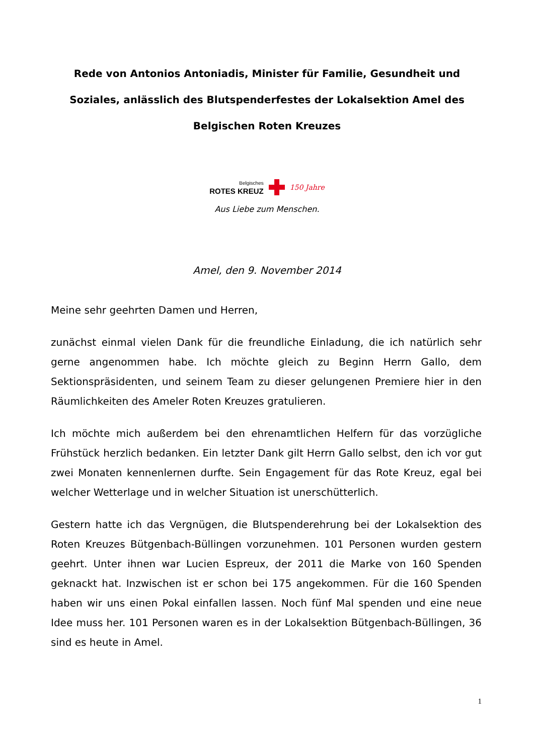Rede von Antonios Antoniadis, Minister für Familie, Gesundheit und Soziales, anlässlich des Blutspenderfestes der Lokalsektion Amel des Belgischen Roten Kreuzes
Belgisches
ROTES KREUZ
150 Jahre
Aus Liebe zum Menschen.
Amel, den 9. November 2014
Meine sehr geehrten Damen und Herren,
zunächst einmal vielen Dank für die freundliche Einladung, die ich natürlich sehr gerne angenommen habe. Ich möchte gleich zu Beginn Herrn Gallo, dem Sektionspräsidenten, und seinem Team zu dieser gelungenen Premiere hier in den Räumlichkeiten des Ameler Roten Kreuzes gratulieren.
Ich möchte mich außerdem bei den ehrenamtlichen Helfern für das vorzügliche Frühstück herzlich bedanken. Ein letzter Dank gilt Herrn Gallo selbst, den ich vor gut zwei Monaten kennenlernen durfte. Sein Engagement für das Rote Kreuz, egal bei welcher Wetterlage und in welcher Situation ist unerschütterlich.
Gestern hatte ich das Vergnügen, die Blutspenderehrung bei der Lokalsektion des Roten Kreuzes Bütgenbach-Büllingen vorzunehmen. 101 Personen wurden gestern geehrt. Unter ihnen war Lucien Espreux, der 2011 die Marke von 160 Spenden geknackt hat. Inzwischen ist er schon bei 175 angekommen. Für die 160 Spenden haben wir uns einen Pokal einfallen lassen. Noch fünf Mal spenden und eine neue Idee muss her. 101 Personen waren es in der Lokalsektion Bütgenbach-Büllingen, 36 sind es heute in Amel.
1